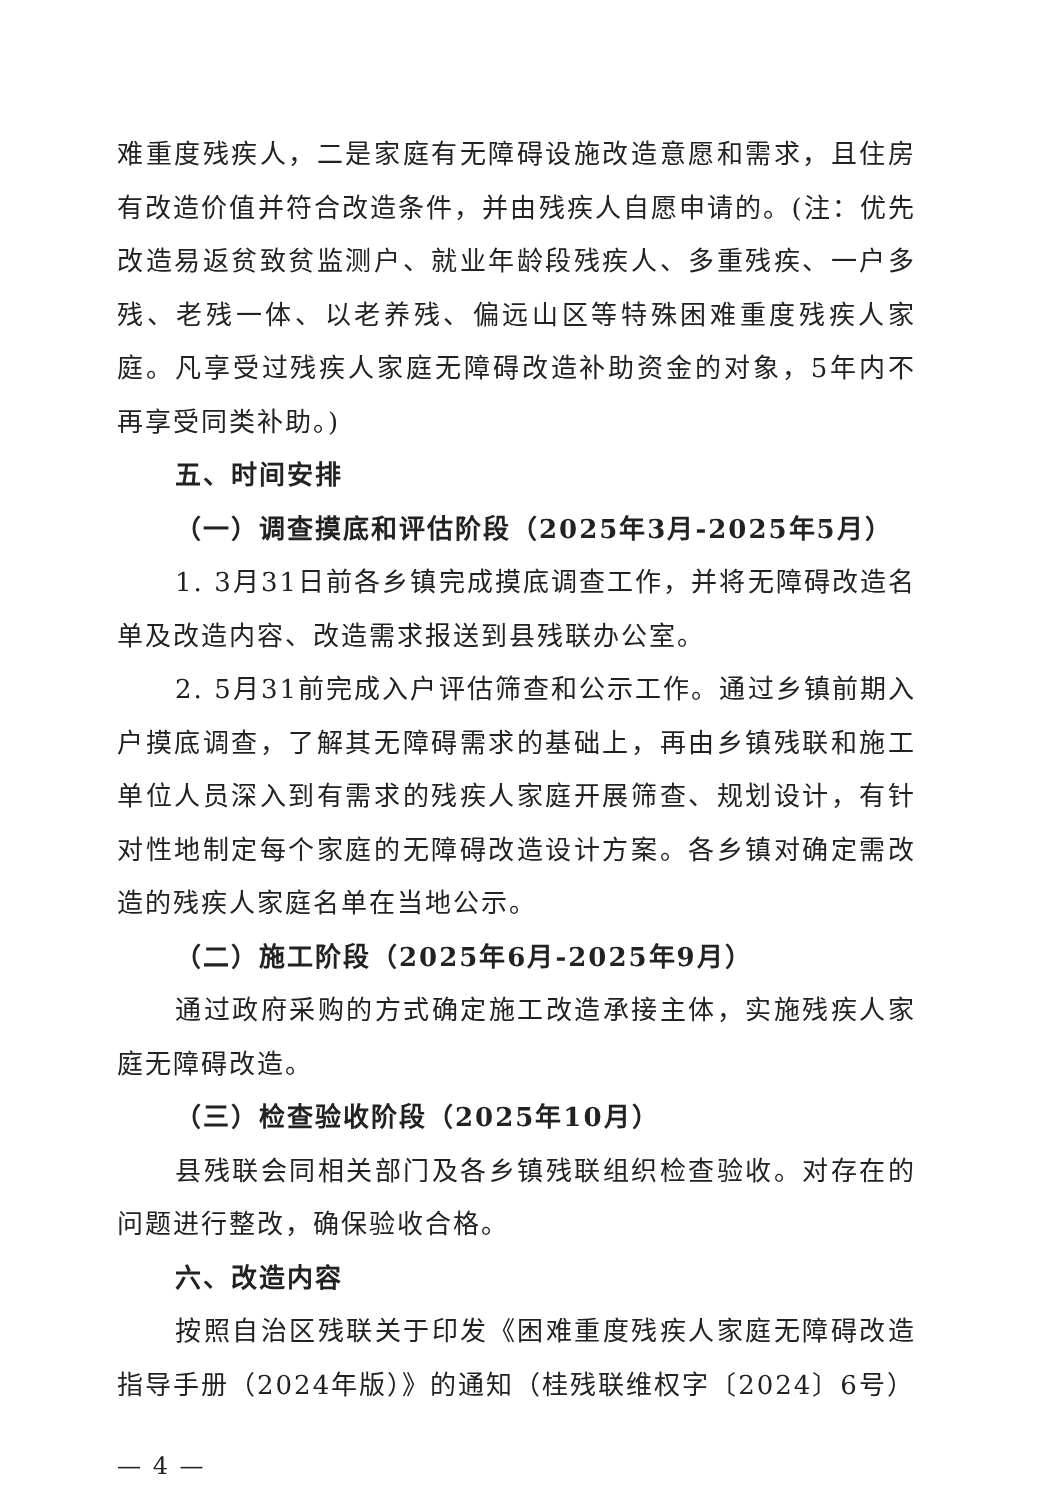难重度残疾人，二是家庭有无障碍设施改造意愿和需求，且住房有改造价值并符合改造条件，并由残疾人自愿申请的。(注：优先改造易返贫致贫监测户、就业年龄段残疾人、多重残疾、一户多残、老残一体、以老养残、偏远山区等特殊困难重度残疾人家庭。凡享受过残疾人家庭无障碍改造补助资金的对象，5年内不再享受同类补助。)
五、时间安排
（一）调查摸底和评估阶段（2025年3月-2025年5月）
1. 3月31日前各乡镇完成摸底调查工作，并将无障碍改造名单及改造内容、改造需求报送到县残联办公室。
2. 5月31前完成入户评估筛查和公示工作。通过乡镇前期入户摸底调查，了解其无障碍需求的基础上，再由乡镇残联和施工单位人员深入到有需求的残疾人家庭开展筛查、规划设计，有针对性地制定每个家庭的无障碍改造设计方案。各乡镇对确定需改造的残疾人家庭名单在当地公示。
（二）施工阶段（2025年6月-2025年9月）
通过政府采购的方式确定施工改造承接主体，实施残疾人家庭无障碍改造。
（三）检查验收阶段（2025年10月）
县残联会同相关部门及各乡镇残联组织检查验收。对存在的问题进行整改，确保验收合格。
六、改造内容
按照自治区残联关于印发《困难重度残疾人家庭无障碍改造指导手册（2024年版）》的通知（桂残联维权字〔2024〕6号）
— 4 —